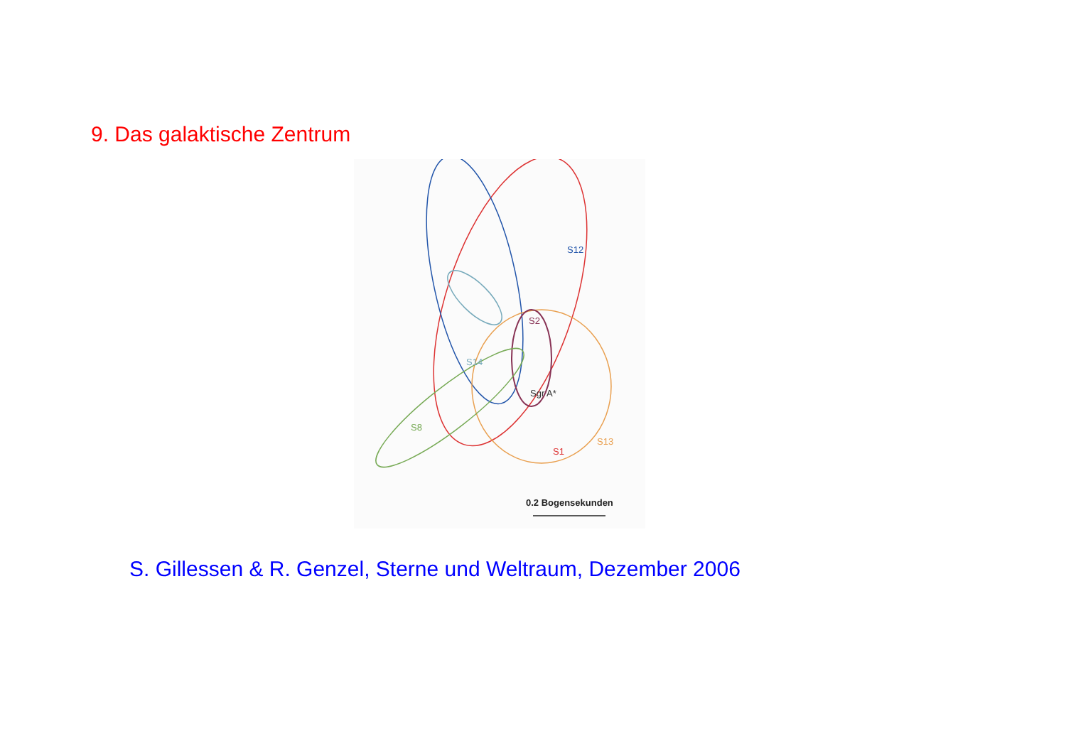9. Das galaktische Zentrum
S12
S2
S14
Sgr A*
S8
S1
S13
0.2 Bogensekunden
S. Gillessen & R. Genzel, Sterne und Weltraum, Dezember 2006